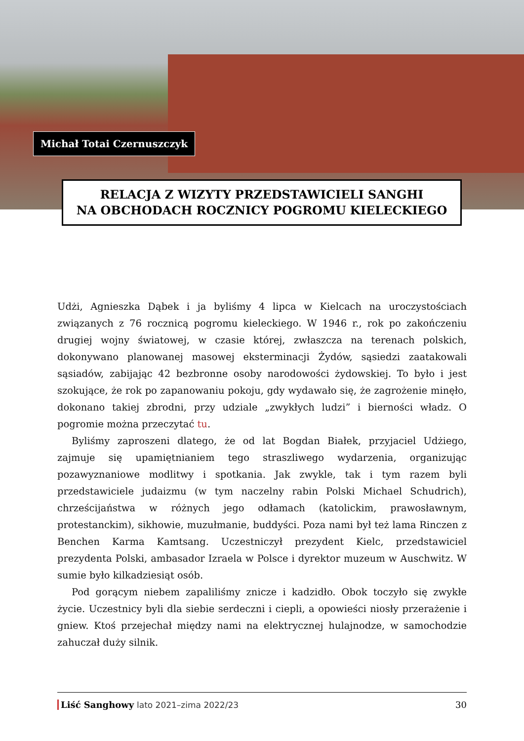Michał Totai Czernuszczyk
RELACJA Z WIZYTY PRZEDSTAWICIELI SANGHI
NA OBCHODACH ROCZNICY POGROMU KIELECKIEGO
Udżi, Agnieszka Dąbek i ja byliśmy 4 lipca w Kielcach na uroczystościach związanych z 76 rocznicą pogromu kieleckiego. W 1946 r., rok po zakończeniu drugiej wojny światowej, w czasie której, zwłaszcza na terenach polskich, dokonywano planowanej masowej eksterminacji Żydów, sąsiedzi zaatakowali sąsiadów, zabijając 42 bezbronne osoby narodowości żydowskiej. To było i jest szokujące, że rok po zapanowaniu pokoju, gdy wydawało się, że zagrożenie minęło, dokonano takiej zbrodni, przy udziale „zwykłych ludzi” i bierności władz. O pogromie można przeczytać tu.
Byliśmy zaproszeni dlatego, że od lat Bogdan Białek, przyjaciel Udżiego, zajmuje się upamiętnianiem tego straszliwego wydarzenia, organizując pozawyznaniowe modlitwy i spotkania. Jak zwykle, tak i tym razem byli przedstawiciele judaizmu (w tym naczelny rabin Polski Michael Schudrich), chrześcijaństwa w różnych jego odłamach (katolickim, prawosławnym, protestanckim), sikhowie, muzułmanie, buddyści. Poza nami był też lama Rinczen z Benchen Karma Kamtsang. Uczestniczył prezydent Kielc, przedstawiciel prezydenta Polski, ambasador Izraela w Polsce i dyrektor muzeum w Auschwitz. W sumie było kilkadziesiąt osób.
Pod gorącym niebem zapaliliśmy znicze i kadzidło. Obok toczyło się zwykłe życie. Uczestnicy byli dla siebie serdeczni i ciepli, a opowieści niosły przerażenie i gniew. Ktoś przejechał między nami na elektrycznej hulajnodze, w samochodzie zahuczał duży silnik.
Liść Sanghowy lato 2021–zima 2022/23
30